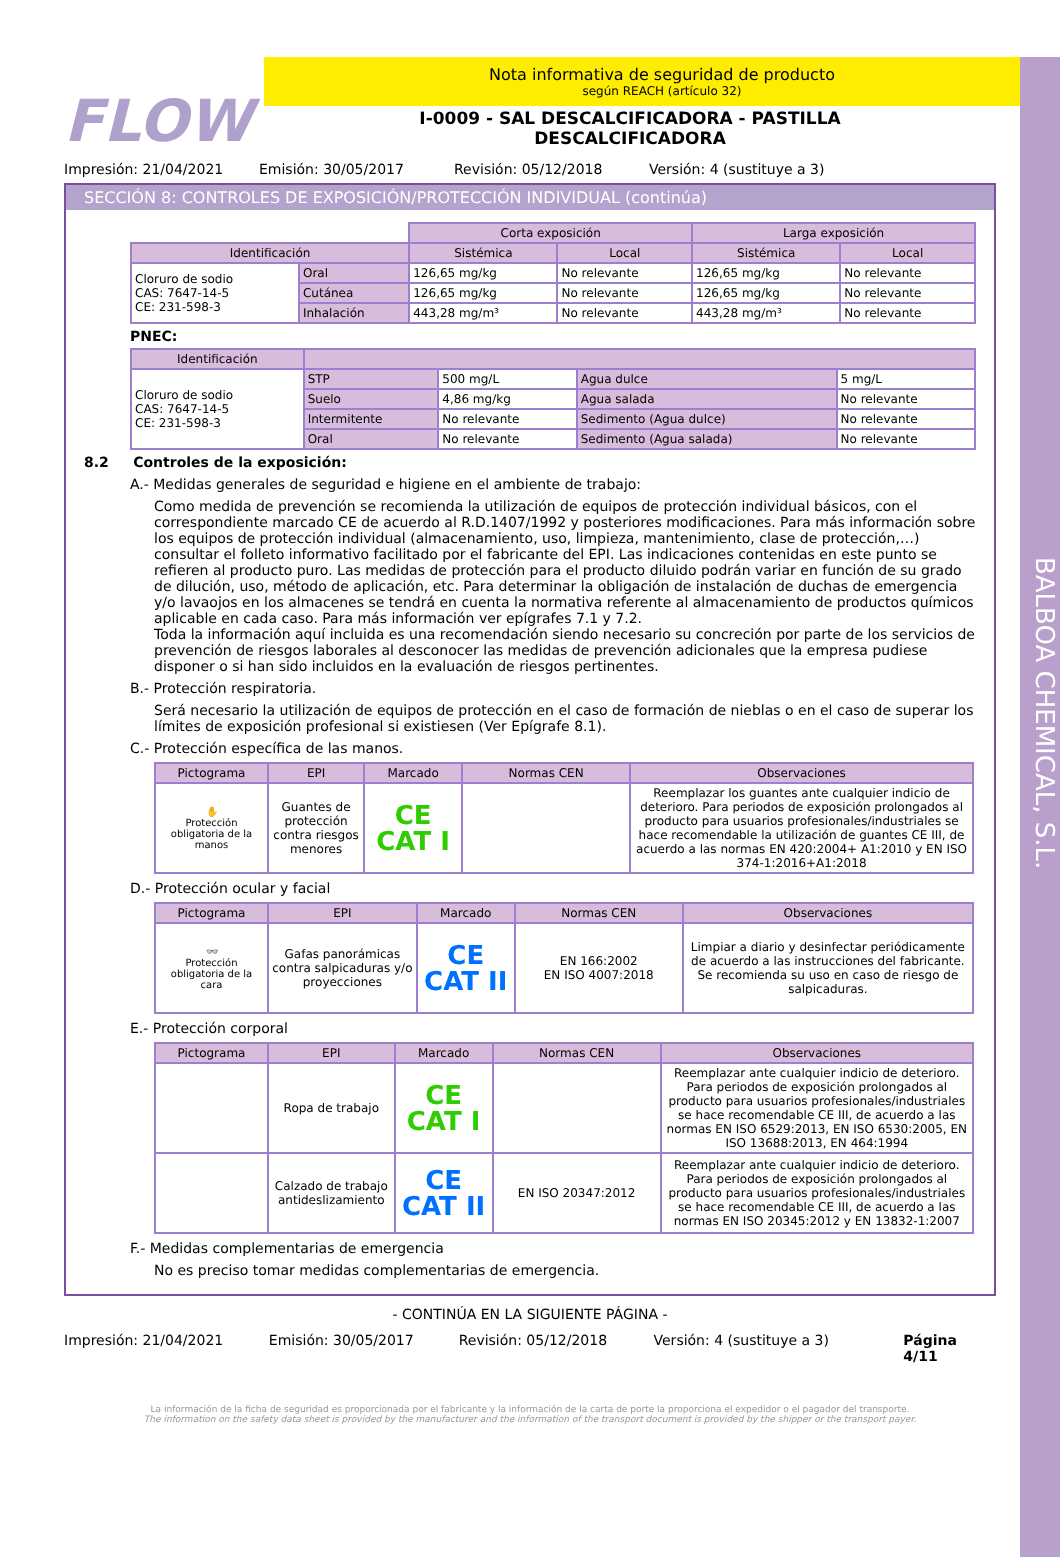BALBOA CHEMICAL, S.L.
FLOW
Nota informativa de seguridad de producto
según REACH (artículo 32)
I-0009 - SAL DESCALCIFICADORA - PASTILLA
DESCALCIFICADORA
Impresión: 21/04/2021 Emisión: 30/05/2017 Revisión: 05/12/2018 Versión: 4 (sustituye a 3)
SECCIÓN 8: CONTROLES DE EXPOSICIÓN/PROTECCIÓN INDIVIDUAL (continúa)
| | | Corta exposición | | Larga exposición | |
| Identificación | | Sistémica | Local | Sistémica | Local |
| Cloruro de sodio CAS: 7647-14-5 CE: 231-598-3 | Oral | 126,65 mg/kg | No relevante | 126,65 mg/kg | No relevante |
| | Cutánea | 126,65 mg/kg | No relevante | 126,65 mg/kg | No relevante |
| | Inhalación | 443,28 mg/m³ | No relevante | 443,28 mg/m³ | No relevante |
PNEC:
| Identificación | | | | |
| --- | --- | --- | --- | --- |
| Cloruro de sodio CAS: 7647-14-5 CE: 231-598-3 | STP | 500 mg/L | Agua dulce | 5 mg/L |
| | Suelo | 4,86 mg/kg | Agua salada | No relevante |
| | Intermitente | No relevante | Sedimento (Agua dulce) | No relevante |
| | Oral | No relevante | Sedimento (Agua salada) | No relevante |
8.2 Controles de la exposición:
A.- Medidas generales de seguridad e higiene en el ambiente de trabajo:
Como medida de prevención se recomienda la utilización de equipos de protección individual básicos, con el correspondiente marcado CE de acuerdo al R.D.1407/1992 y posteriores modificaciones. Para más información sobre los equipos de protección individual (almacenamiento, uso, limpieza, mantenimiento, clase de protección,…) consultar el folleto informativo facilitado por el fabricante del EPI. Las indicaciones contenidas en este punto se refieren al producto puro. Las medidas de protección para el producto diluido podrán variar en función de su grado de dilución, uso, método de aplicación, etc. Para determinar la obligación de instalación de duchas de emergencia y/o lavaojos en los almacenes se tendrá en cuenta la normativa referente al almacenamiento de productos químicos aplicable en cada caso. Para más información ver epígrafes 7.1 y 7.2.
Toda la información aquí incluida es una recomendación siendo necesario su concreción por parte de los servicios de prevención de riesgos laborales al desconocer las medidas de prevención adicionales que la empresa pudiese disponer o si han sido incluidos en la evaluación de riesgos pertinentes.
B.- Protección respiratoria.
Será necesario la utilización de equipos de protección en el caso de formación de nieblas o en el caso de superar los límites de exposición profesional si existiesen (Ver Epígrafe 8.1).
C.- Protección específica de las manos.
| Pictograma | EPI | Marcado | Normas CEN | Observaciones |
| --- | --- | --- | --- | --- |
| ✋ Protección obligatoria de la manos | Guantes de protección contra riesgos menores | CE CAT I | | Reemplazar los guantes ante cualquier indicio de deterioro. Para periodos de exposición prolongados al producto para usuarios profesionales/industriales se hace recomendable la utilización de guantes CE III, de acuerdo a las normas EN 420:2004+ A1:2010 y EN ISO 374-1:2016+A1:2018 |
D.- Protección ocular y facial
| Pictograma | EPI | Marcado | Normas CEN | Observaciones |
| --- | --- | --- | --- | --- |
| 👓 Protección obligatoria de la cara | Gafas panorámicas contra salpicaduras y/o proyecciones | CE CAT II | EN 166:2002 EN ISO 4007:2018 | Limpiar a diario y desinfectar periódicamente de acuerdo a las instrucciones del fabricante. Se recomienda su uso en caso de riesgo de salpicaduras. |
E.- Protección corporal
| Pictograma | EPI | Marcado | Normas CEN | Observaciones |
| --- | --- | --- | --- | --- |
| | Ropa de trabajo | CE CAT I | | Reemplazar ante cualquier indicio de deterioro. Para periodos de exposición prolongados al producto para usuarios profesionales/industriales se hace recomendable CE III, de acuerdo a las normas EN ISO 6529:2013, EN ISO 6530:2005, EN ISO 13688:2013, EN 464:1994 |
| | Calzado de trabajo antideslizamiento | CE CAT II | EN ISO 20347:2012 | Reemplazar ante cualquier indicio de deterioro. Para periodos de exposición prolongados al producto para usuarios profesionales/industriales se hace recomendable CE III, de acuerdo a las normas EN ISO 20345:2012 y EN 13832-1:2007 |
F.- Medidas complementarias de emergencia
No es preciso tomar medidas complementarias de emergencia.
- CONTINÚA EN LA SIGUIENTE PÁGINA -
Impresión: 21/04/2021 Emisión: 30/05/2017 Revisión: 05/12/2018 Versión: 4 (sustituye a 3) Página 4/11
La información de la ficha de seguridad es proporcionada por el fabricante y la información de la carta de porte la proporciona el expedidor o el pagador del transporte.
The information on the safety data sheet is provided by the manufacturer and the information of the transport document is provided by the shipper or the transport payer.